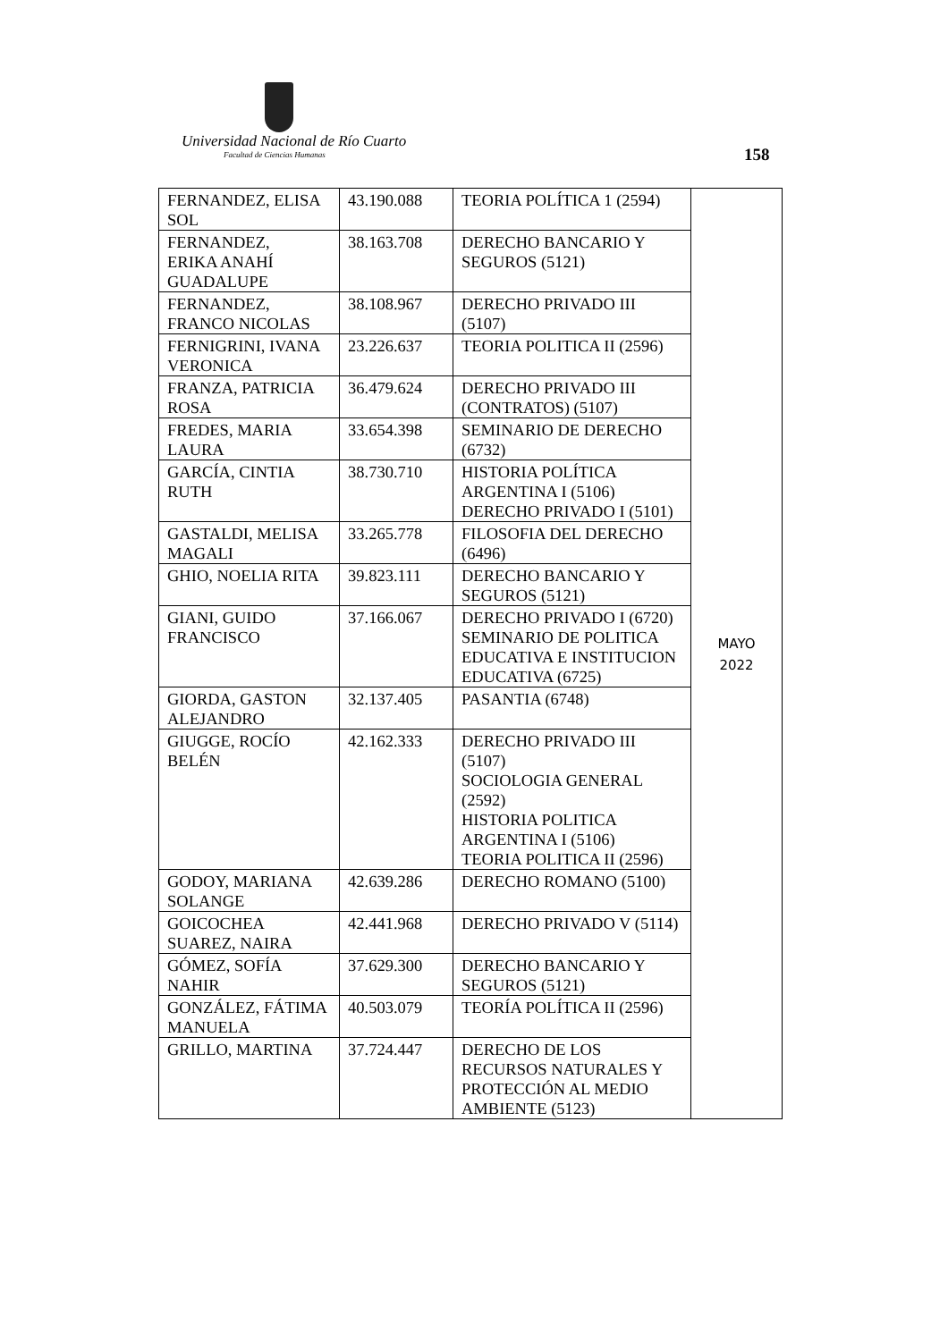Universidad Nacional de Río Cuarto
Facultad de Ciencias Humanas 158
| FERNANDEZ, ELISA SOL | 43.190.088 | TEORIA POLÍTICA 1 (2594) | MAYO 2022 |
| FERNANDEZ, ERIKA ANAHÍ GUADALUPE | 38.163.708 | DERECHO BANCARIO Y SEGUROS (5121) | |
| FERNANDEZ, FRANCO NICOLAS | 38.108.967 | DERECHO PRIVADO III (5107) | |
| FERNIGRINI, IVANA VERONICA | 23.226.637 | TEORIA POLITICA II (2596) | |
| FRANZA, PATRICIA ROSA | 36.479.624 | DERECHO PRIVADO III (CONTRATOS) (5107) | |
| FREDES, MARIA LAURA | 33.654.398 | SEMINARIO DE DERECHO (6732) | |
| GARCÍA, CINTIA RUTH | 38.730.710 | HISTORIA POLÍTICA ARGENTINA I (5106) DERECHO PRIVADO I (5101) | |
| GASTALDI, MELISA MAGALI | 33.265.778 | FILOSOFIA DEL DERECHO (6496) | |
| GHIO, NOELIA RITA | 39.823.111 | DERECHO BANCARIO Y SEGUROS (5121) | |
| GIANI, GUIDO FRANCISCO | 37.166.067 | DERECHO PRIVADO I (6720) SEMINARIO DE POLITICA EDUCATIVA E INSTITUCION EDUCATIVA (6725) | |
| GIORDA, GASTON ALEJANDRO | 32.137.405 | PASANTIA (6748) | |
| GIUGGE, ROCÍO BELÉN | 42.162.333 | DERECHO PRIVADO III (5107) SOCIOLOGIA GENERAL (2592) HISTORIA POLITICA ARGENTINA I (5106) TEORIA POLITICA II (2596) | |
| GODOY, MARIANA SOLANGE | 42.639.286 | DERECHO ROMANO (5100) | |
| GOICOCHEA SUAREZ, NAIRA | 42.441.968 | DERECHO PRIVADO V (5114) | |
| GÓMEZ, SOFÍA NAHIR | 37.629.300 | DERECHO BANCARIO Y SEGUROS (5121) | |
| GONZÁLEZ, FÁTIMA MANUELA | 40.503.079 | TEORÍA POLÍTICA II (2596) | |
| GRILLO, MARTINA | 37.724.447 | DERECHO DE LOS RECURSOS NATURALES Y PROTECCIÓN AL MEDIO AMBIENTE (5123) | |